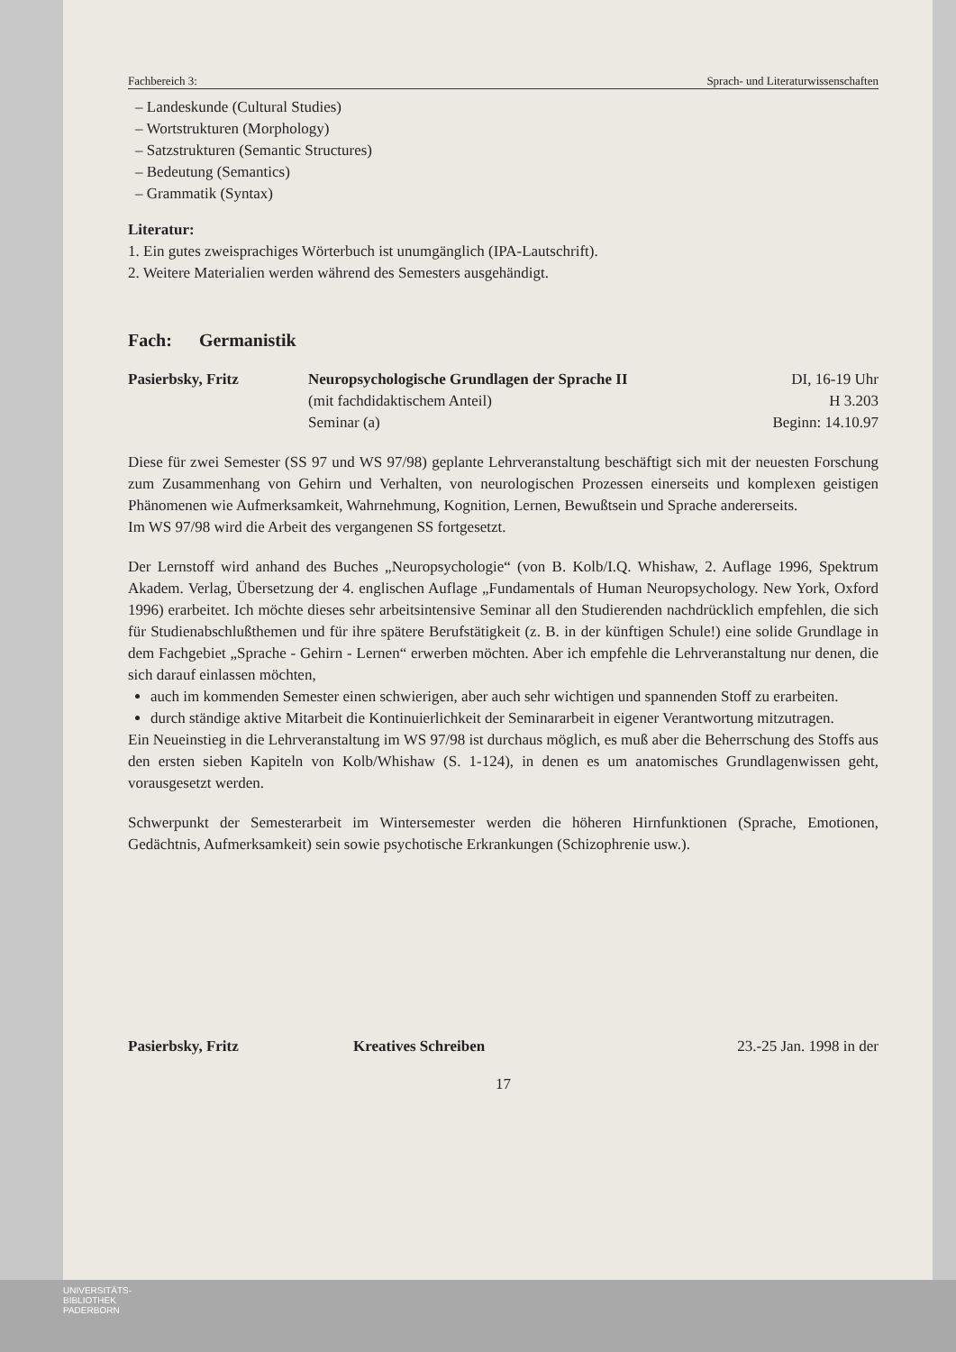Fachbereich 3: Sprach- und Literaturwissenschaften
– Landeskunde (Cultural Studies)
– Wortstrukturen (Morphology)
– Satzstrukturen (Semantic Structures)
– Bedeutung (Semantics)
– Grammatik (Syntax)
Literatur:
1. Ein gutes zweisprachiges Wörterbuch ist unumgänglich (IPA-Lautschrift).
2. Weitere Materialien werden während des Semesters ausgehändigt.
Fach: Germanistik
Pasierbsky, Fritz Neuropsychologische Grundlagen der Sprache II
(mit fachdidaktischem Anteil)
Seminar (a)
DI, 16-19 Uhr
H 3.203
Beginn: 14.10.97
Diese für zwei Semester (SS 97 und WS 97/98) geplante Lehrveranstaltung beschäftigt sich mit der neuesten Forschung zum Zusammenhang von Gehirn und Verhalten, von neurologischen Prozessen einerseits und komplexen geistigen Phänomenen wie Aufmerksamkeit, Wahrnehmung, Kognition, Lernen, Bewußtsein und Sprache andererseits.
Im WS 97/98 wird die Arbeit des vergangenen SS fortgesetzt.
Der Lernstoff wird anhand des Buches „Neuropsychologie“ (von B. Kolb/I.Q. Whishaw, 2. Auflage 1996, Spektrum Akadem. Verlag, Übersetzung der 4. englischen Auflage „Fundamentals of Human Neuropsychology. New York, Oxford 1996) erarbeitet. Ich möchte dieses sehr arbeitsintensive Seminar all den Studierenden nachdrücklich empfehlen, die sich für Studienabschlußthemen und für ihre spätere Berufstätigkeit (z. B. in der künftigen Schule!) eine solide Grundlage in dem Fachgebiet „Sprache - Gehirn - Lernen“ erwerben möchten. Aber ich empfehle die Lehrveranstaltung nur denen, die sich darauf einlassen möchten,
auch im kommenden Semester einen schwierigen, aber auch sehr wichtigen und spannenden Stoff zu erarbeiten.
durch ständige aktive Mitarbeit die Kontinuierlichkeit der Seminararbeit in eigener Verantwortung mitzutragen.
Ein Neueinstieg in die Lehrveranstaltung im WS 97/98 ist durchaus möglich, es muß aber die Beherrschung des Stoffs aus den ersten sieben Kapiteln von Kolb/Whishaw (S. 1-124), in denen es um anatomisches Grundlagenwissen geht, vorausgesetzt werden.
Schwerpunkt der Semesterarbeit im Wintersemester werden die höheren Hirnfunktionen (Sprache, Emotionen, Gedächtnis, Aufmerksamkeit) sein sowie psychotische Erkrankungen (Schizophrenie usw.).
Pasierbsky, Fritz Kreatives Schreiben 23.-25 Jan. 1998 in der
17
UNIVERSITÄTS-
BIBLIOTHEK
PADERBORN